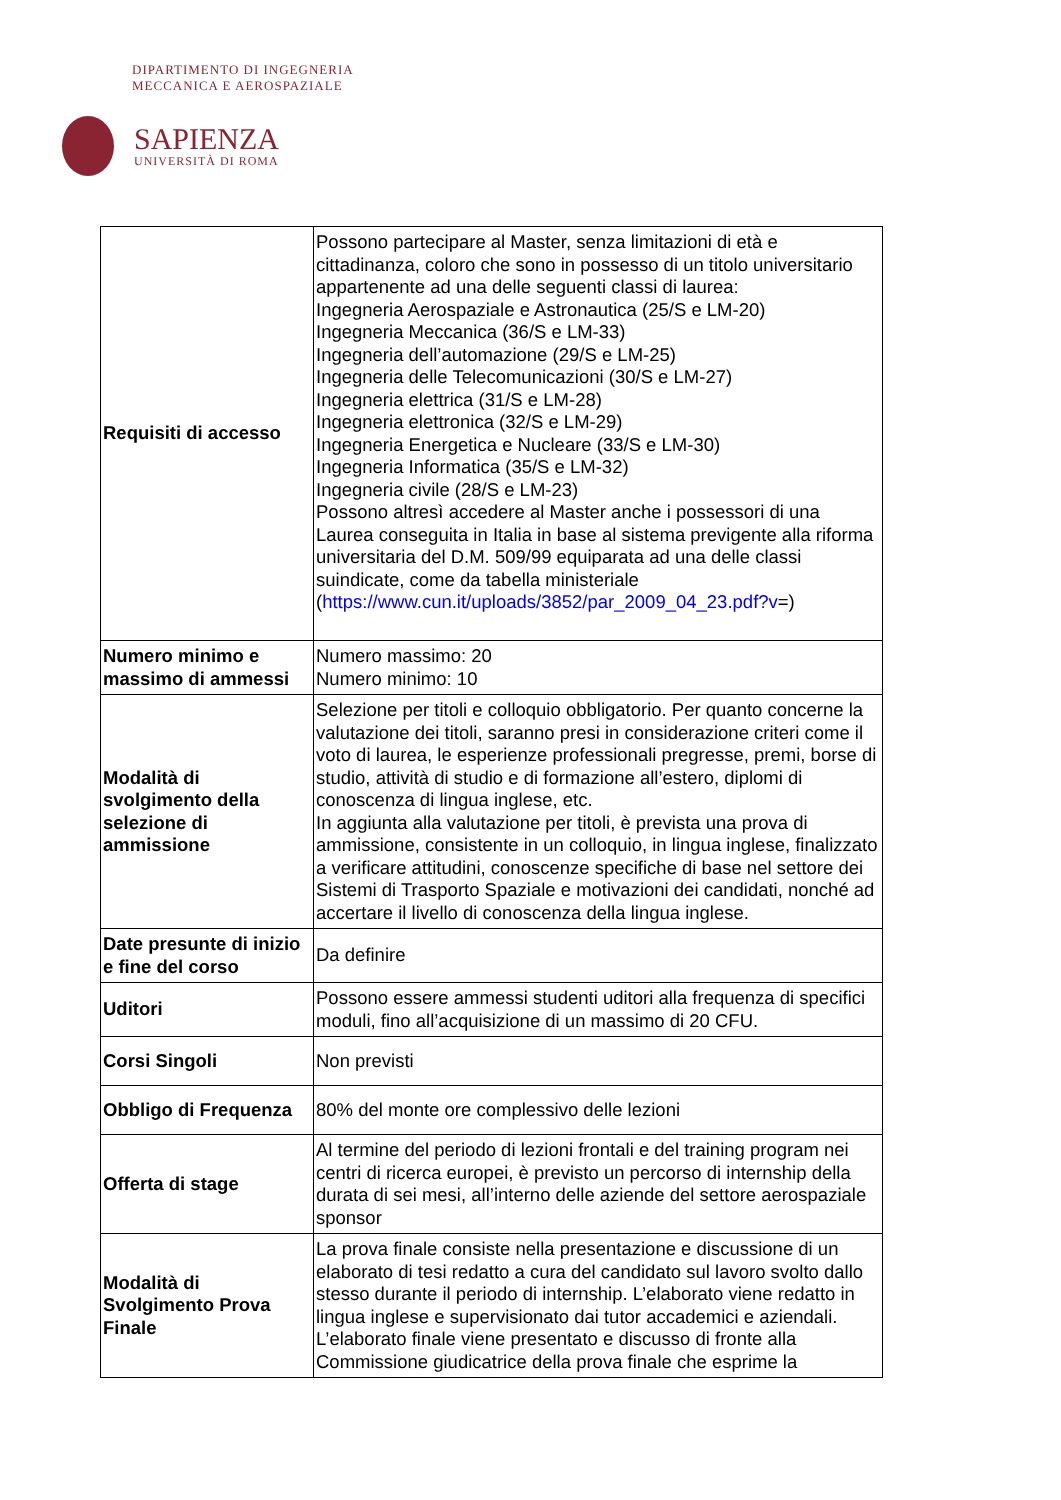DIPARTIMENTO DI INGEGNERIA
MECCANICA E AEROSPAZIALE
SAPIENZA
UNIVERSITÀ DI ROMA
| Requisiti di accesso | Possono partecipare al Master, senza limitazioni di età e cittadinanza, coloro che sono in possesso di un titolo universitario appartenente ad una delle seguenti classi di laurea: Ingegneria Aerospaziale e Astronautica (25/S e LM-20) Ingegneria Meccanica (36/S e LM-33) Ingegneria dell’automazione (29/S e LM-25) Ingegneria delle Telecomunicazioni (30/S e LM-27) Ingegneria elettrica (31/S e LM-28) Ingegneria elettronica (32/S e LM-29) Ingegneria Energetica e Nucleare (33/S e LM-30) Ingegneria Informatica (35/S e LM-32) Ingegneria civile (28/S e LM-23) Possono altresì accedere al Master anche i possessori di una Laurea conseguita in Italia in base al sistema previgente alla riforma universitaria del D.M. 509/99 equiparata ad una delle classi suindicate, come da tabella ministeriale ( https://www.cun.it/uploads/3852/par_2009_04_23.pdf?v =) |
| Numero minimo e massimo di ammessi | Numero massimo: 20 Numero minimo: 10 |
| Modalità di svolgimento della selezione di ammissione | Selezione per titoli e colloquio obbligatorio. Per quanto concerne la valutazione dei titoli, saranno presi in considerazione criteri come il voto di laurea, le esperienze professionali pregresse, premi, borse di studio, attività di studio e di formazione all’estero, diplomi di conoscenza di lingua inglese, etc. In aggiunta alla valutazione per titoli, è prevista una prova di ammissione, consistente in un colloquio, in lingua inglese, finalizzato a verificare attitudini, conoscenze specifiche di base nel settore dei Sistemi di Trasporto Spaziale e motivazioni dei candidati, nonché ad accertare il livello di conoscenza della lingua inglese. |
| Date presunte di inizio e fine del corso | Da definire |
| Uditori | Possono essere ammessi studenti uditori alla frequenza di specifici moduli, fino all’acquisizione di un massimo di 20 CFU. |
| Corsi Singoli | Non previsti |
| Obbligo di Frequenza | 80% del monte ore complessivo delle lezioni |
| Offerta di stage | Al termine del periodo di lezioni frontali e del training program nei centri di ricerca europei, è previsto un percorso di internship della durata di sei mesi, all’interno delle aziende del settore aerospaziale sponsor |
| Modalità di Svolgimento Prova Finale | La prova finale consiste nella presentazione e discussione di un elaborato di tesi redatto a cura del candidato sul lavoro svolto dallo stesso durante il periodo di internship. L’elaborato viene redatto in lingua inglese e supervisionato dai tutor accademici e aziendali. L’elaborato finale viene presentato e discusso di fronte alla Commissione giudicatrice della prova finale che esprime la |